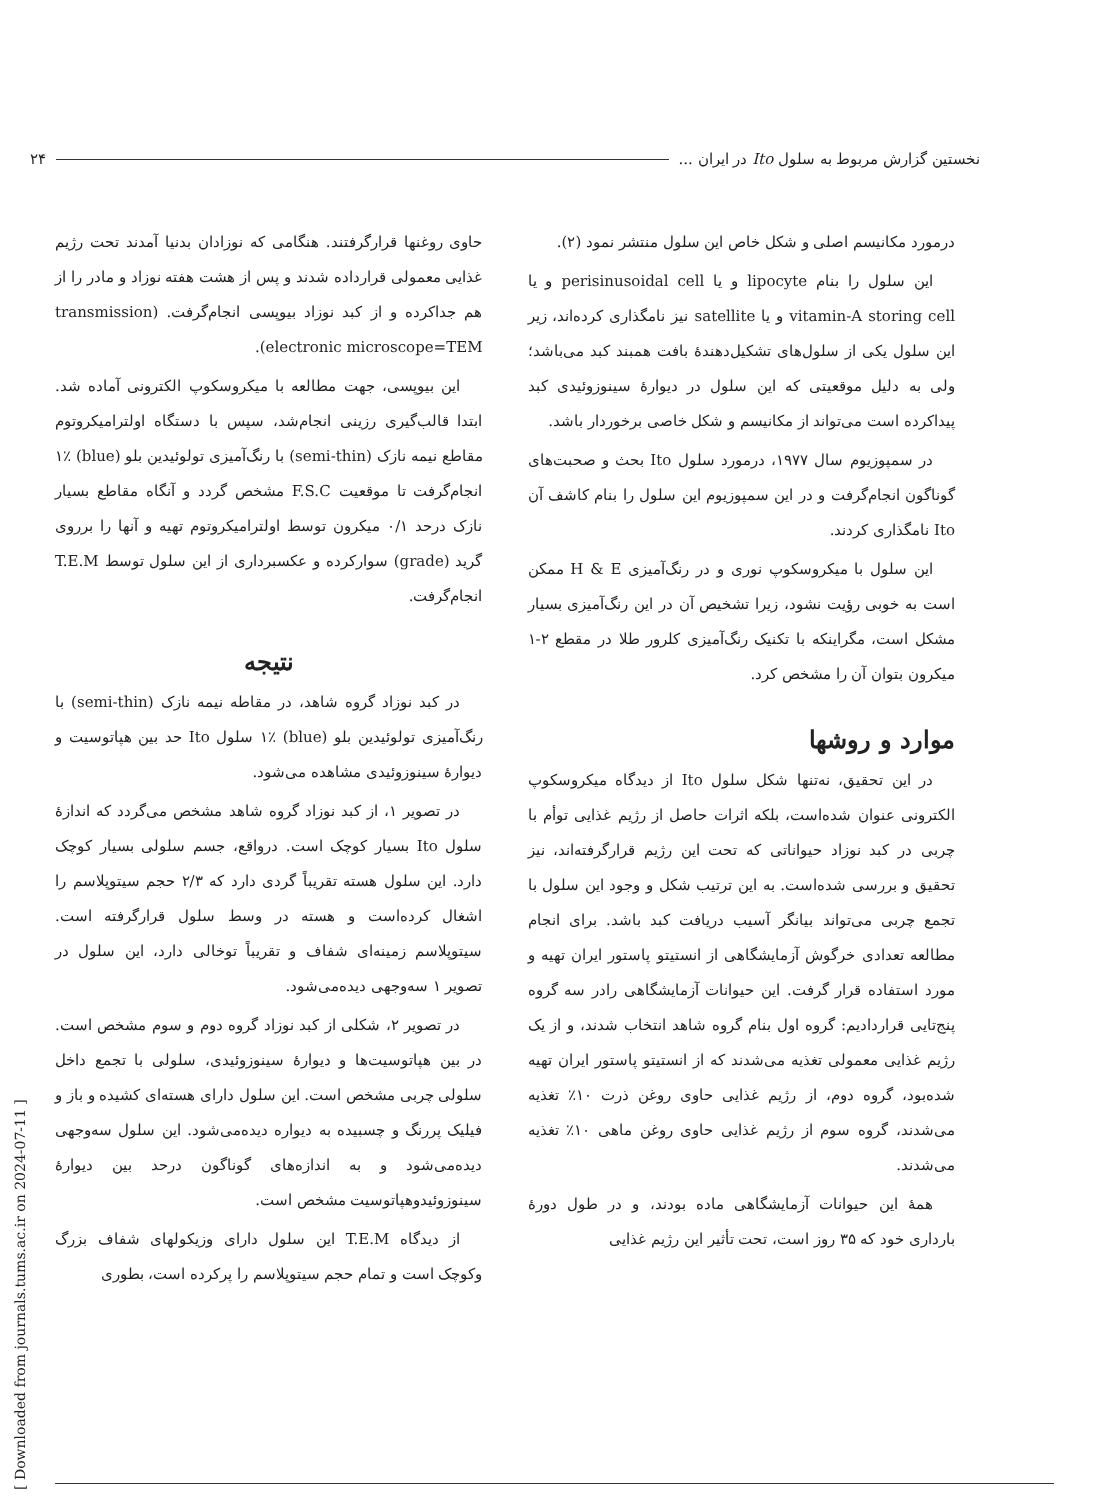نخستین گزارش مربوط به سلول Ito در ایران ... ۲۴
درمورد مکانیسم اصلی و شکل خاص این سلول منتشر نمود (۲).
این سلول را بنام lipocyte و یا perisinusoidal cell و یا vitamin-A storing cell و یا satellite نیز نامگذاری کرده‌اند، زیر این سلول یکی از سلول‌های تشکیل‌دهندهٔ بافت همبند کبد می‌باشد؛ ولی به دلیل موقعیتی که این سلول در دیوارهٔ سینوزوئیدی کبد پیداکرده است می‌تواند از مکانیسم و شکل خاصی برخوردار باشد.
در سمپوزیوم سال ۱۹۷۷، درمورد سلول Ito بحث و صحبت‌های گوناگون انجام‌گرفت و در این سمپوزیوم این سلول را بنام کاشف آن Ito نامگذاری کردند.
این سلول با میکروسکوپ نوری و در رنگ‌آمیزی H & E ممکن است به خوبی رؤیت نشود، زیرا تشخیص آن در این رنگ‌آمیزی بسیار مشکل است، مگراینکه با تکنیک رنگ‌آمیزی کلرور طلا در مقطع ۲-۱ میکرون بتوان آن را مشخص کرد.
موارد و روشها
در این تحقیق، نه‌تنها شکل سلول Ito از دیدگاه میکروسکوپ الکترونی عنوان شده‌است، بلکه اثرات حاصل از رژیم غذایی توأم با چربی در کبد نوزاد حیواناتی که تحت این رژیم قرارگرفته‌اند، نیز تحقیق و بررسی شده‌است. به این ترتیب شکل و وجود این سلول با تجمع چربی می‌تواند بیانگر آسیب دریافت کبد باشد. برای انجام مطالعه تعدادی خرگوش آزمایشگاهی از انستیتو پاستور ایران تهیه و مورد استفاده قرار گرفت. این حیوانات آزمایشگاهی رادر سه گروه پنج‌تایی قراردادیم: گروه اول بنام گروه شاهد انتخاب شدند، و از یک رژیم غذایی معمولی تغذیه می‌شدند که از انستیتو پاستور ایران تهیه شده‌بود، گروه دوم، از رژیم غذایی حاوی روغن ذرت ۱۰٪ تغذیه می‌شدند، گروه سوم از رژیم غذایی حاوی روغن ماهی ۱۰٪ تغذیه می‌شدند.
همهٔ این حیوانات آزمایشگاهی ماده بودند، و در طول دورهٔ بارداری خود که ۳۵ روز است، تحت تأثیر این رژیم غذایی
حاوی روغنها قرارگرفتند. هنگامی که نوزادان بدنیا آمدند تحت رژیم غذایی معمولی قرارداده شدند و پس از هشت هفته نوزاد و مادر را از هم جداکرده و از کبد نوزاد بیوپسی انجام‌گرفت. (transmission electronic microscope=TEM).
این بیوپسی، جهت مطالعه با میکروسکوپ الکترونی آماده شد. ابتدا قالب‌گیری رزینی انجام‌شد، سپس با دستگاه اولترامیکروتوم مقاطع نیمه نازک (semi-thin) با رنگ‌آمیزی تولوئیدین بلو (blue) ۱٪ انجام‌گرفت تا موقعیت F.S.C مشخص گردد و آنگاه مقاطع بسیار نازک درحد ۰/۱ میکرون توسط اولترامیکروتوم تهیه و آنها را برروی گرید (grade) سوارکرده و عکسبرداری از این سلول توسط T.E.M انجام‌گرفت.
نتیجه
در کبد نوزاد گروه شاهد، در مقاطه نیمه نازک (semi-thin) با رنگ‌آمیزی تولوئیدین بلو (blue) ۱٪ سلول Ito حد بین هپاتوسیت و دیوارهٔ سینوزوئیدی مشاهده می‌شود.
در تصویر ۱، از کبد نوزاد گروه شاهد مشخص می‌گردد که اندازهٔ سلول Ito بسیار کوچک است. درواقع، جسم سلولی بسیار کوچک دارد. این سلول هسته تقریباً گردی دارد که ۲/۳ حجم سیتوپلاسم را اشغال کرده‌است و هسته در وسط سلول قرارگرفته است. سیتوپلاسم زمینه‌ای شفاف و تقریباً توخالی دارد، این سلول در تصویر ۱ سه‌وجهی دیده‌می‌شود.
در تصویر ۲، شکلی از کبد نوزاد گروه دوم و سوم مشخص است. در بین هپاتوسیت‌ها و دیوارهٔ سینوزوئیدی، سلولی با تجمع داخل سلولی چربی مشخص است. این سلول دارای هسته‌ای کشیده و باز و فیلیک پررنگ و چسبیده به دیواره دیده‌می‌شود. این سلول سه‌وجهی دیده‌می‌شود و به اندازه‌های گوناگون درحد بین دیوارهٔ سینوزوئیدوهپاتوسیت مشخص است.
از دیدگاه T.E.M این سلول دارای وزیکولهای شفاف بزرگ وکوچک است و تمام حجم سیتوپلاسم را پرکرده است، بطوری
[ Downloaded from journals.tums.ac.ir on 2024-07-11 ]